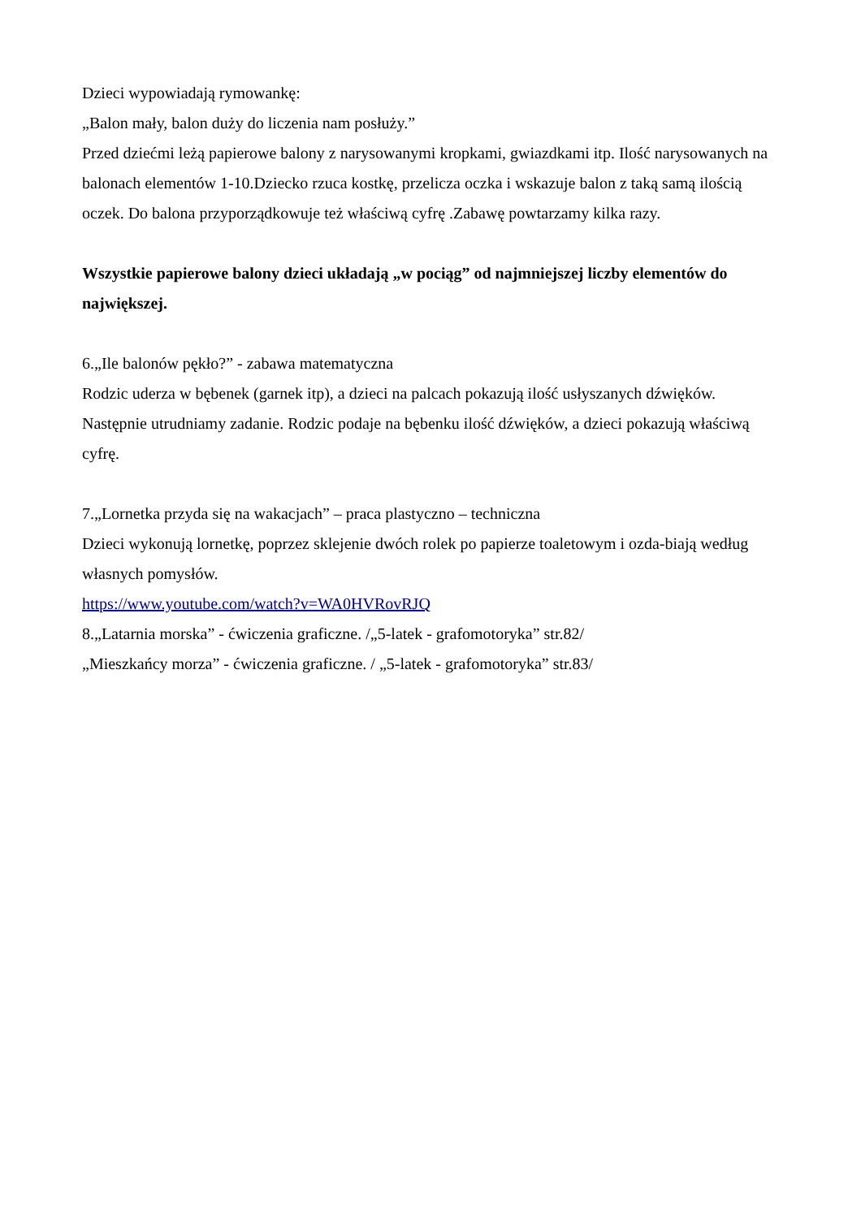Dzieci wypowiadają rymowankę:
„Balon mały, balon duży do liczenia nam posłuży.”
Przed dziećmi leżą papierowe balony z narysowanymi kropkami, gwiazdkami itp. Ilość narysowanych na balonach elementów 1-10.Dziecko rzuca kostkę, przelicza oczka i wskazuje balon z taką samą ilością oczek. Do balona przyporządkowuje też właściwą cyfrę .Zabawę powtarzamy kilka razy.
Wszystkie papierowe balony dzieci układają „w pociąg” od najmniejszej liczby elementów do największej.
6.„Ile balonów pękło?” - zabawa matematyczna
Rodzic uderza w bębenek (garnek itp), a dzieci na palcach pokazują ilość usłyszanych dźwięków. Następnie utrudniamy zadanie. Rodzic podaje na bębenku ilość dźwięków, a dzieci pokazują właściwą cyfrę.
7.„Lornetka przyda się na wakacjach” – praca plastyczno – techniczna
Dzieci wykonują lornetkę, poprzez sklejenie dwóch rolek po papierze toaletowym i ozda-biają według własnych pomysłów.
https://www.youtube.com/watch?v=WA0HVRovRJQ
8.„Latarnia morska” - ćwiczenia graficzne. /„5-latek - grafomotoryka” str.82/
„Mieszkańcy morza” - ćwiczenia graficzne. / „5-latek - grafomotoryka” str.83/